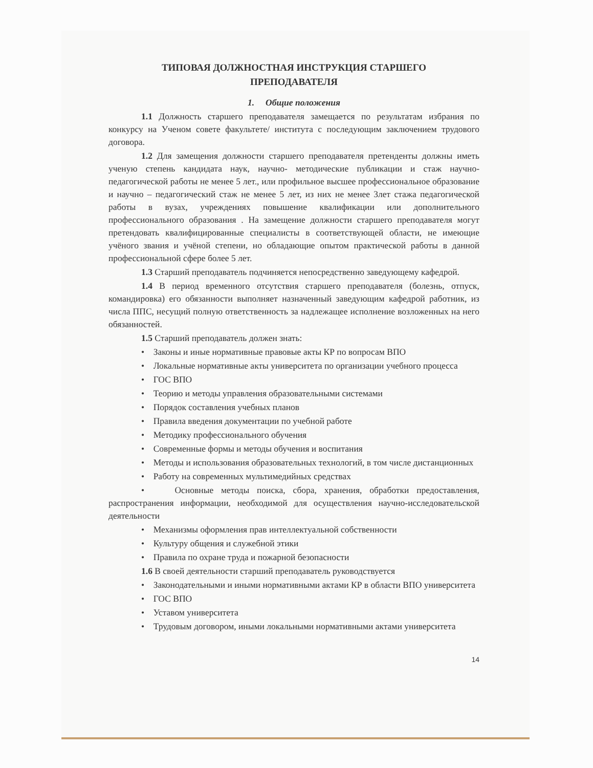ТИПОВАЯ ДОЛЖНОСТНАЯ ИНСТРУКЦИЯ СТАРШЕГО
ПРЕПОДАВАТЕЛЯ
1. Общие положения
1.1 Должность старшего преподавателя замещается по результатам избрания по конкурсу на Ученом совете факультете/ института с последующим заключением трудового договора.
1.2 Для замещения должности старшего преподавателя претенденты должны иметь ученую степень кандидата наук, научно- методические публикации и стаж научно-педагогической работы не менее 5 лет., или профильное высшее профессиональное образование и научно – педагогический стаж не менее 5 лет, из них не менее 3лет стажа педагогической работы в вузах, учреждениях повышение квалификации или дополнительного профессионального образования . На замещение должности старшего преподавателя могут претендовать квалифицированные специалисты в соответствующей области, не имеющие учёного звания и учёной степени, но обладающие опытом практической работы в данной профессиональной сфере более 5 лет.
1.3 Старший преподаватель подчиняется непосредственно заведующему кафедрой.
1.4 В период временного отсутствия старшего преподавателя (болезнь, отпуск, командировка) его обязанности выполняет назначенный заведующим кафедрой работник, из числа ППС, несущий полную ответственность за надлежащее исполнение возложенных на него обязанностей.
1.5 Старший преподаватель должен знать:
• Законы и иные нормативные правовые акты КР по вопросам ВПО
• Локальные нормативные акты университета по организации учебного процесса
• ГОС ВПО
• Теорию и методы управления образовательными системами
• Порядок составления учебных планов
• Правила введения документации по учебной работе
• Методику профессионального обучения
• Современные формы и методы обучения и воспитания
• Методы и использования образовательных технологий, в том числе дистанционных
• Работу на современных мультимедийных средствах
• Основные методы поиска, сбора, хранения, обработки предоставления, распространения информации, необходимой для осуществления научно-исследовательской деятельности
• Механизмы оформления прав интеллектуальной собственности
• Культуру общения и служебной этики
• Правила по охране труда и пожарной безопасности
1.6 В своей деятельности старший преподаватель руководствуется
• Законодательными и иными нормативными актами КР в области ВПО университета
• ГОС ВПО
• Уставом университета
• Трудовым договором, иными локальными нормативными актами университета
14